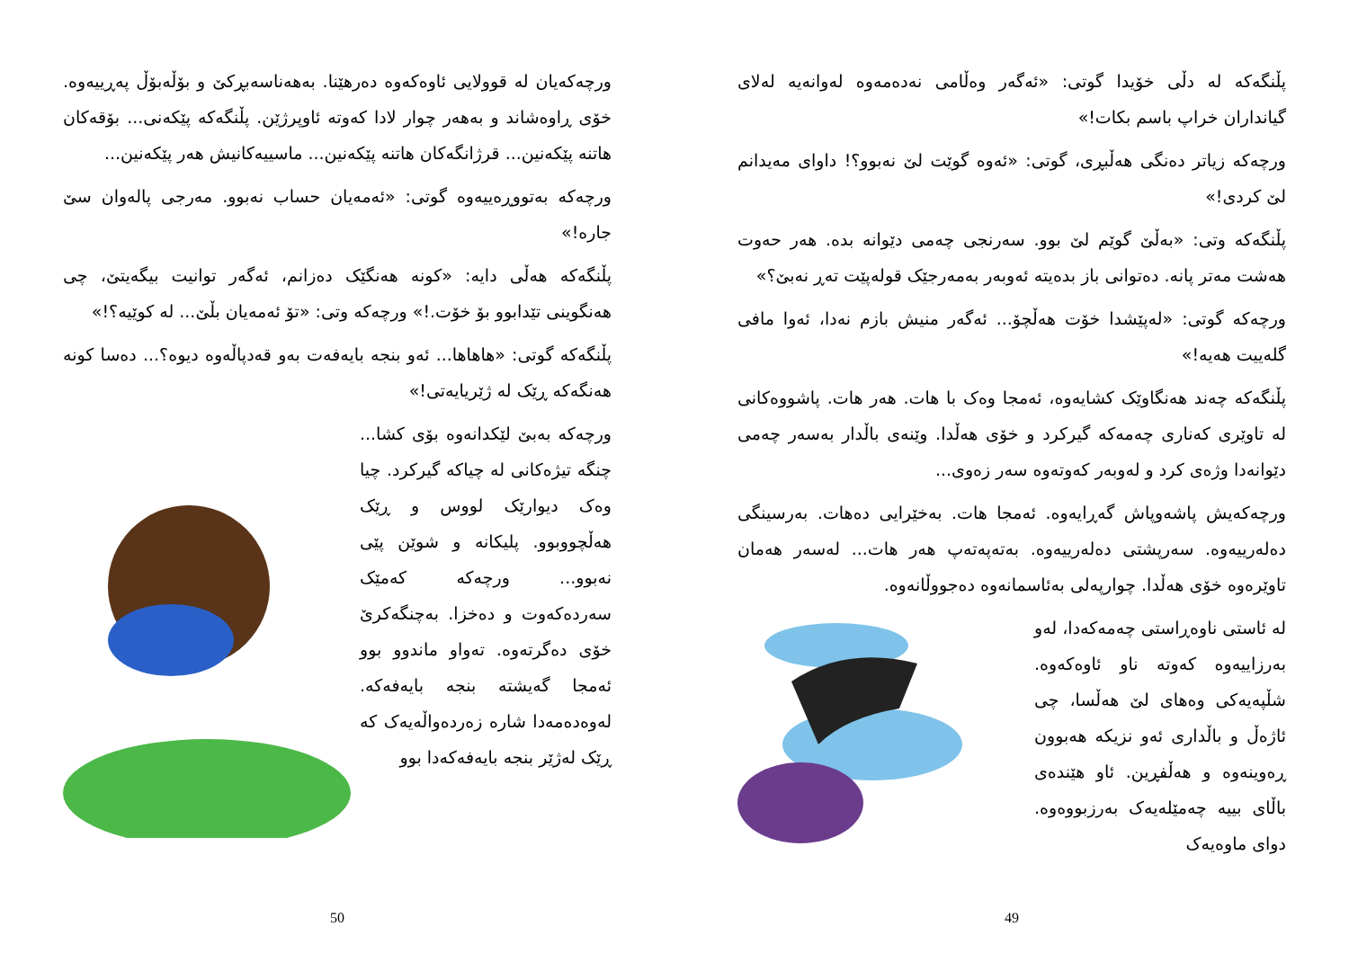پڵنگەکە لە دڵی خۆیدا گوتی: «ئەگەر وەڵامی نەدەمەوە لەوانەیە لەلای گیانداران خراپ باسم بکات!»
ورچەکە زیاتر دەنگی هەڵبڕی، گوتی: «ئەوە گوێت لێ نەبوو؟! داوای مەیدانم لێ کردی!»
پڵنگەکە وتی: «بەڵێ گوێم لێ بوو. سەرنجی چەمی دێوانە بدە. هەر حەوت هەشت مەتر پانە. دەتوانی باز بدەیتە ئەوبەر بەمەرجێک قولەپێت تەڕ نەبێ؟»
ورچەکە گوتی: «لەپێشدا خۆت هەڵچۆ... ئەگەر منیش بازم نەدا، ئەوا مافی گلەییت هەیە!»
پڵنگەکە چەند هەنگاوێک کشایەوە، ئەمجا وەک با هات. هەر هات. پاشووەکانی لە تاوێری کەناری چەمەکە گیرکرد و خۆی هەڵدا. وێنەی باڵدار بەسەر چەمی دێوانەدا وژەی کرد و لەوبەر کەوتەوە سەر زەوی...
ورچەکەیش پاشەوپاش گەڕایەوە. ئەمجا هات. بەخێرایی دەهات. بەرسینگی دەلەرییەوە. سەرپشتی دەلەرییەوە. بەتەپەتەپ هەر هات... لەسەر هەمان تاوێرەوە خۆی هەڵدا. چوارپەلی بەئاسمانەوە دەجووڵانەوە.
لە ئاستی ناوەڕاستی چەمەکەدا، لەو بەرزاییەوە کەوتە ناو ئاوەکەوە. شڵپەیەکی وەهای لێ هەڵسا، چی ئاژەڵ و باڵداری ئەو نزیکە هەبوون ڕەوینەوە و هەڵفڕین. ئاو هێندەی باڵای بییە چەمێلەیەک بەرزبووەوە. دوای ماوەیەک
49
ورچەکەیان لە قوولایی ئاوەکەوە دەرهێنا. بەهەناسەبڕکێ و بۆڵەبۆڵ پەڕییەوە. خۆی ڕاوەشاند و بەهەر چوار لادا کەوتە ئاوپرژێن. پڵنگەکە پێکەنی... بۆقەکان هاتنە پێکەنین... قرژانگەکان هاتنە پێکەنین... ماسییەکانیش هەر پێکەنین...
ورچەکە بەتووڕەییەوە گوتی: «ئەمەیان حساب نەبوو. مەرجی پالەوان سێ جارە!»
پڵنگەکە هەڵی دایە: «کونە هەنگێک دەزانم، ئەگەر توانیت بیگەیتێ، چی هەنگوینی تێدابوو بۆ خۆت.!» ورچەکە وتی: «تۆ ئەمەیان بڵێ... لە کوێیە؟!»
پڵنگەکە گوتی: «هاهاها... ئەو بنجە بایەفەت بەو قەدپاڵەوە دیوە؟... دەسا کونە هەنگەکە ڕێک لە ژێریایەتی!»
ورچەکە بەبێ لێکدانەوە بۆی کشا... چنگە تیژەکانی لە چیاکە گیرکرد. چیا وەک دیوارێک لووس و ڕێک هەڵچووبوو. پلیکانە و شوێن پێی نەبوو... ورچەکە کەمێک سەردەکەوت و دەخزا. بەچنگەکرێ خۆی دەگرتەوە. تەواو ماندوو بوو ئەمجا گەیشتە بنجە بایەفەکە. لەوەدەمەدا شارە زەردەواڵەیەک کە ڕێک لەژێر بنجە بایەفەکەدا بوو
50